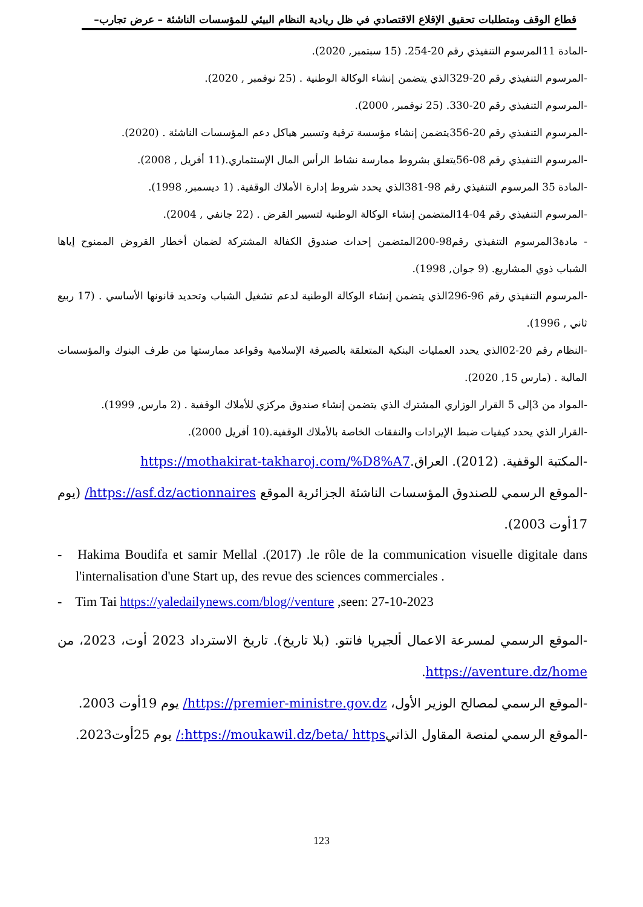قطاع الوقف ومتطلبات تحقيق الإقلاع الاقتصادي في ظل ريادية النظام البيئي للمؤسسات الناشئة – عرض تجارب–
-المادة 11المرسوم التنفيذي رقم 20-254. (15 سبتمبر, 2020).
-المرسوم التنفيذي رقم 20-329الذي يتضمن إنشاء الوكالة الوطنية . (25 نوفمبر , 2020).
-المرسوم التنفيذي رقم 20-330. (25 نوفمبر, 2000).
-المرسوم التنفيذي رقم 20-356يتضمن إنشاء مؤسسة ترقية وتسيير هياكل دعم المؤسسات الناشئة . (2020).
-المرسوم التنفيذي رقم 08-56يتعلق بشروط ممارسة نشاط الرأس المال الإستثماري.(11 أفريل , 2008).
-المادة 35 المرسوم التنفيذي رقم 98-381الذي يحدد شروط إدارة الأملاك الوقفية. (1 ديسمبر, 1998).
-المرسوم التنفيذي رقم 04-14المتضمن إنشاء الوكالة الوطنية لتسيير القرض . (22 جانفي , 2004).
- مادة3المرسوم التنفيذي رقم98-200المتضمن إحداث صندوق الكفالة المشتركة لضمان أخطار القروض الممنوح إياها الشباب ذوي المشاريع. (9 جوان, 1998).
-المرسوم التنفيذي رقم 96-296الذي يتضمن إنشاء الوكالة الوطنية لدعم تشغيل الشباب وتحديد قانونها الأساسي . (17 ربيع ثاني , 1996).
-النظام رقم 20-02الذي يحدد العمليات البنكية المتعلقة بالصيرفة الإسلامية وقواعد ممارستها من طرف البنوك والمؤسسات المالية . (مارس 15, 2020).
-المواد من 3إلى 5 القرار الوزاري المشترك الذي يتضمن إنشاء صندوق مركزي للأملاك الوقفية . (2 مارس, 1999).
-القرار الذي يحدد كيفيات ضبط الإيرادات والنفقات الخاصة بالأملاك الوقفية.(10 أفريل 2000).
-المكتبة الوقفية. (2012). العراق.https://mothakirat-takharoj.com/%D8%A7
-الموقع الرسمي للصندوق المؤسسات الناشئة الجزائرية الموقع https://asf.dz/actionnaires/ (يوم 17أوت 2003).
- Hakima Boudifa et samir Mellal .(2017) .le rôle de la communication visuelle digitale dans l'internalisation d'une Start up, des revue des sciences commerciales .
- Tim Tai https://yaledailynews.com/blog//venture ,seen: 27-10-2023
-الموقع الرسمي لمسرعة الاعمال ألجيريا فانتو. (بلا تاريخ). تاريخ الاسترداد 2023 أوت، 2023، من https://aventure.dz/home.
-الموقع الرسمي لمصالح الوزير الأول، https://premier-ministre.gov.dz/ يوم 19أوت 2003.
-الموقع الرسمي لمنصة المقاول الذاتيhttps://moukawil.dz/beta/ https:/ يوم 25أوت2023.
123